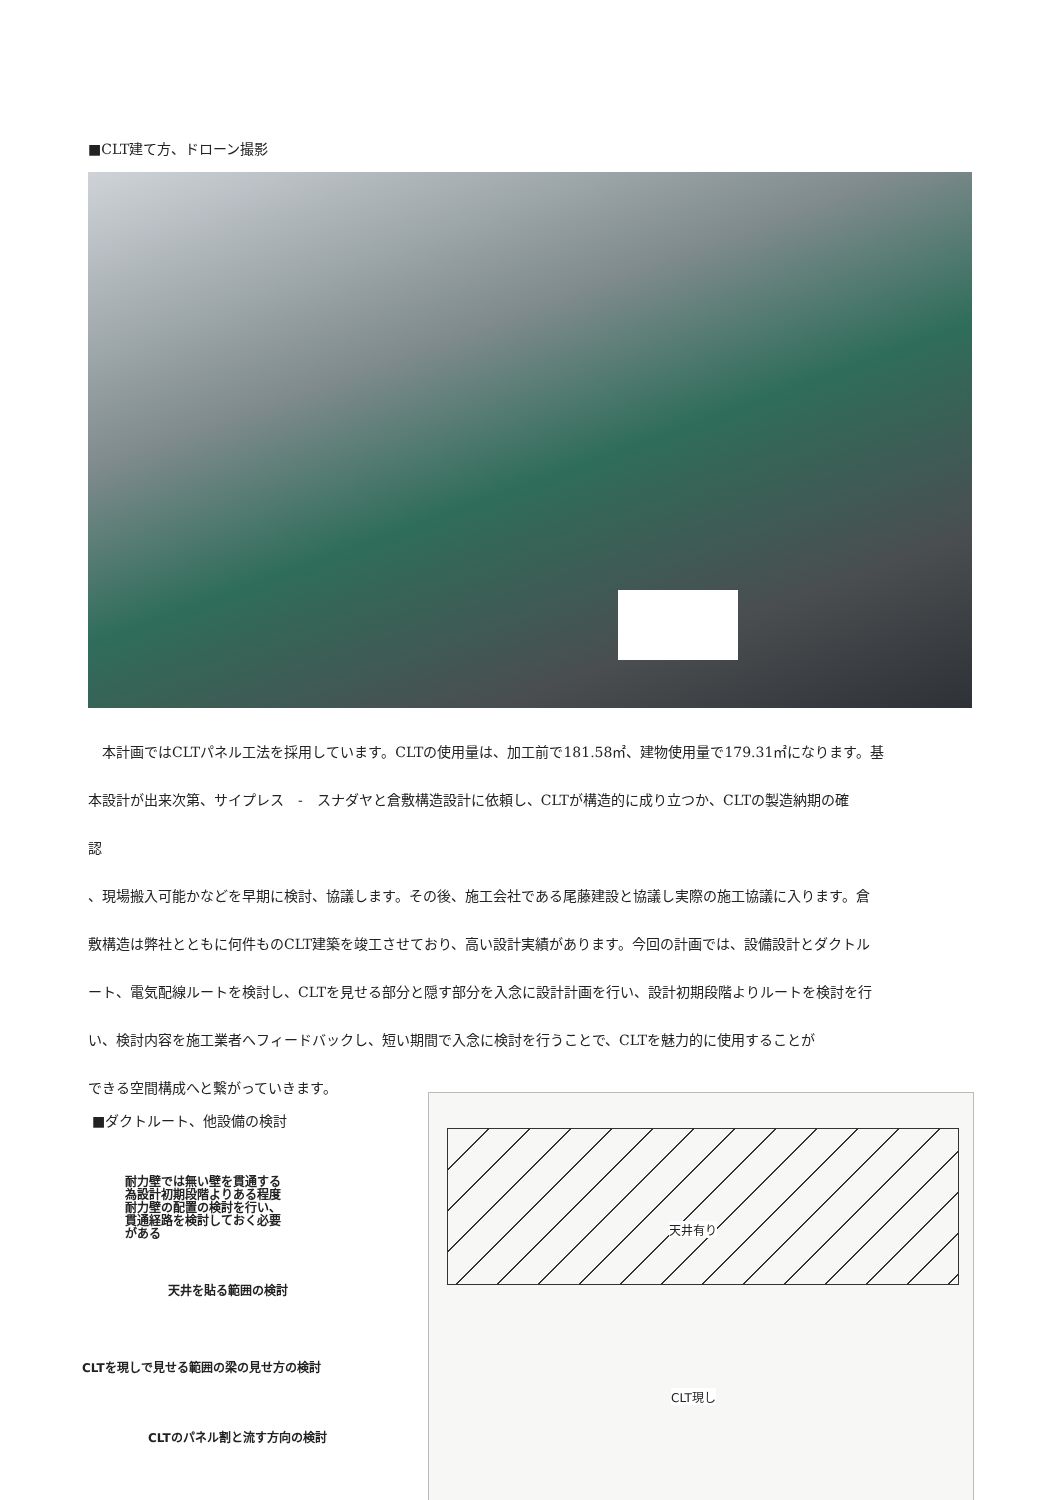■CLT建て方、ドローン撮影
　本計画ではCLTパネル工法を採用しています。CLTの使用量は、加工前で181.58㎡、建物使用量で179.31㎡になります。基
本設計が出来次第、サイプレス　-　スナダヤと倉敷構造設計に依頼し、CLTが構造的に成り立つか、CLTの製造納期の確
認
、現場搬入可能かなどを早期に検討、協議します。その後、施工会社である尾藤建設と協議し実際の施工協議に入ります。倉
敷構造は弊社とともに何件ものCLT建築を竣工させており、高い設計実績があります。今回の計画では、設備設計とダクトル
ート、電気配線ルートを検討し、CLTを見せる部分と隠す部分を入念に設計計画を行い、設計初期段階よりルートを検討を行
い、検討内容を施工業者へフィードバックし、短い期間で入念に検討を行うことで、CLTを魅力的に使用することが
できる空間構成へと繋がっていきます。
■ダクトルート、他設備の検討
天井有り
CLT現し
耐力壁では無い壁を貫通する
為設計初期段階よりある程度
耐力壁の配置の検討を行い、
貫通経路を検討しておく必要
がある
天井を貼る範囲の検討
CLTを現しで見せる範囲の梁の見せ方の検討
CLTのパネル割と流す方向の検討